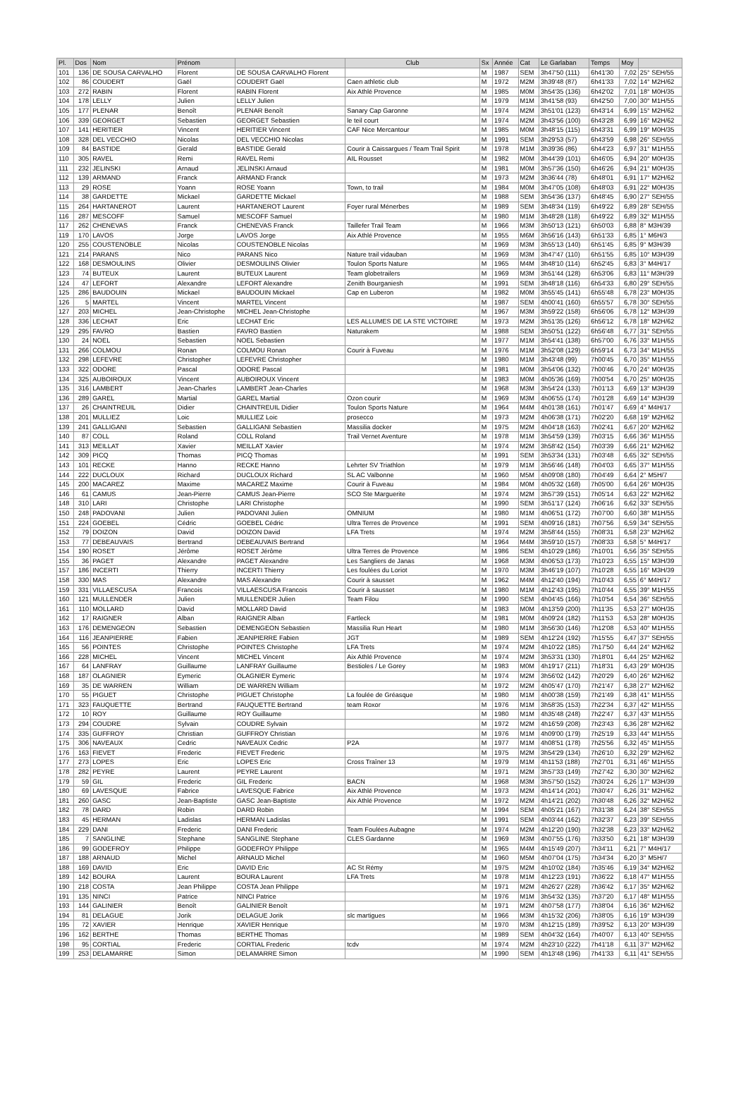| Pl. | Dos | Nom | Prénom | | Club | Sx | Année | Cat | Le Garlaban | Temps | Moy | |
| --- | --- | --- | --- | --- | --- | --- | --- | --- | --- | --- | --- | --- |
| 101 | 136 | DE SOUSA CARVALHO | Florent | DE SOUSA CARVALHO Florent | | M | 1987 | SEM | 3h47'50 (111) | 6h41'30 | 7,02 | 25° SEH/55 |
| 102 | 86 | COUDERT | Gaël | COUDERT Gaël | Caen athletic club | M | 1972 | M2M | 3h39'48 (87) | 6h41'33 | 7,02 | 14° M2H/62 |
| 103 | 272 | RABIN | Florent | RABIN Florent | Aix Athlé Provence | M | 1985 | M0M | 3h54'35 (136) | 6h42'02 | 7,01 | 18° M0H/35 |
| 104 | 178 | LELLY | Julien | LELLY Julien | | M | 1979 | M1M | 3h41'58 (93) | 6h42'50 | 7,00 | 30° M1H/55 |
| 105 | 177 | PLENAR | Benoît | PLENAR Benoît | Sanary Cap Garonne | M | 1974 | M2M | 3h51'01 (123) | 6h43'14 | 6,99 | 15° M2H/62 |
| 106 | 339 | GEORGET | Sebastien | GEORGET Sebastien | le teil court | M | 1974 | M2M | 3h43'56 (100) | 6h43'28 | 6,99 | 16° M2H/62 |
| 107 | 141 | HERITIER | Vincent | HERITIER Vincent | CAF Nice Mercantour | M | 1985 | M0M | 3h48'15 (115) | 6h43'31 | 6,99 | 19° M0H/35 |
| 108 | 328 | DEL VECCHIO | Nicolas | DEL VECCHIO Nicolas | | M | 1991 | SEM | 3h29'53 (57) | 6h43'59 | 6,98 | 26° SEH/55 |
| 109 | 84 | BASTIDE | Gerald | BASTIDE Gerald | Courir à Caissargues / Team Trail Spirit | M | 1978 | M1M | 3h39'36 (86) | 6h44'23 | 6,97 | 31° M1H/55 |
| 110 | 305 | RAVEL | Remi | RAVEL Remi | AIL Rousset | M | 1982 | M0M | 3h44'39 (101) | 6h46'05 | 6,94 | 20° M0H/35 |
| 111 | 232 | JELINSKI | Arnaud | JELINSKI Arnaud | | M | 1981 | M0M | 3h57'36 (150) | 6h46'26 | 6,94 | 21° M0H/35 |
| 112 | 139 | ARMAND | Franck | ARMAND Franck | | M | 1973 | M2M | 3h36'44 (78) | 6h48'01 | 6,91 | 17° M2H/62 |
| 113 | 29 | ROSE | Yoann | ROSE Yoann | Town, to trail | M | 1984 | M0M | 3h47'05 (108) | 6h48'03 | 6,91 | 22° M0H/35 |
| 114 | 38 | GARDETTE | Mickael | GARDETTE Mickael | | M | 1988 | SEM | 3h54'36 (137) | 6h48'45 | 6,90 | 27° SEH/55 |
| 115 | 264 | HARTANEROT | Laurent | HARTANEROT Laurent | Foyer rural Ménerbes | M | 1989 | SEM | 3h48'34 (119) | 6h49'22 | 6,89 | 28° SEH/55 |
| 116 | 287 | MESCOFF | Samuel | MESCOFF Samuel | | M | 1980 | M1M | 3h48'28 (118) | 6h49'22 | 6,89 | 32° M1H/55 |
| 117 | 262 | CHENEVAS | Franck | CHENEVAS Franck | Taillefer Trail Team | M | 1966 | M3M | 3h50'13 (121) | 6h50'03 | 6,88 | 8° M3H/39 |
| 119 | 170 | LAVOS | Jorge | LAVOS Jorge | Aix Athlé Provence | M | 1955 | M6M | 3h56'16 (143) | 6h51'33 | 6,85 | 1° M6H/3 |
| 120 | 255 | COUSTENOBLE | Nicolas | COUSTENOBLE Nicolas | | M | 1969 | M3M | 3h55'13 (140) | 6h51'45 | 6,85 | 9° M3H/39 |
| 121 | 214 | PARANS | Nico | PARANS Nico | Nature trail vidauban | M | 1969 | M3M | 3h47'47 (110) | 6h51'55 | 6,85 | 10° M3H/39 |
| 122 | 168 | DESMOULINS | Olivier | DESMOULINS Olivier | Toulon Sports Nature | M | 1965 | M4M | 3h48'10 (114) | 6h52'45 | 6,83 | 3° M4H/17 |
| 123 | 74 | BUTEUX | Laurent | BUTEUX Laurent | Team globetrailers | M | 1969 | M3M | 3h51'44 (128) | 6h53'06 | 6,83 | 11° M3H/39 |
| 124 | 47 | LEFORT | Alexandre | LEFORT Alexandre | Zenith Bourganiesh | M | 1991 | SEM | 3h48'18 (116) | 6h54'33 | 6,80 | 29° SEH/55 |
| 125 | 286 | BAUDOUIN | Mickael | BAUDOUIN Mickael | Cap en Luberon | M | 1982 | M0M | 3h55'45 (141) | 6h55'48 | 6,78 | 23° M0H/35 |
| 126 | 5 | MARTEL | Vincent | MARTEL Vincent | | M | 1987 | SEM | 4h00'41 (160) | 6h55'57 | 6,78 | 30° SEH/55 |
| 127 | 203 | MICHEL | Jean-Christophe | MICHEL Jean-Christophe | | M | 1967 | M3M | 3h59'22 (158) | 6h56'06 | 6,78 | 12° M3H/39 |
| 128 | 336 | LECHAT | Eric | LECHAT Eric | LES ALLUMES DE LA STE VICTOIRE | M | 1973 | M2M | 3h51'35 (126) | 6h56'12 | 6,78 | 18° M2H/62 |
| 129 | 295 | FAVRO | Bastien | FAVRO Bastien | Naturakem | M | 1988 | SEM | 3h50'51 (122) | 6h56'48 | 6,77 | 31° SEH/55 |
| 130 | 24 | NOEL | Sebastien | NOEL Sebastien | | M | 1977 | M1M | 3h54'41 (138) | 6h57'00 | 6,76 | 33° M1H/55 |
| 131 | 266 | COLMOU | Ronan | COLMOU Ronan | Courir à Fuveau | M | 1976 | M1M | 3h52'08 (129) | 6h59'14 | 6,73 | 34° M1H/55 |
| 132 | 298 | LEFEVRE | Christopher | LEFEVRE Christopher | | M | 1980 | M1M | 3h43'48 (99) | 7h00'45 | 6,70 | 35° M1H/55 |
| 133 | 322 | ODORE | Pascal | ODORE Pascal | | M | 1981 | M0M | 3h54'06 (132) | 7h00'46 | 6,70 | 24° M0H/35 |
| 134 | 325 | AUBOIROUX | Vincent | AUBOIROUX Vincent | | M | 1983 | M0M | 4h05'36 (169) | 7h00'54 | 6,70 | 25° M0H/35 |
| 135 | 316 | LAMBERT | Jean-Charles | LAMBERT Jean-Charles | | M | 1968 | M3M | 3h54'24 (133) | 7h01'13 | 6,69 | 13° M3H/39 |
| 136 | 289 | GAREL | Martial | GAREL Martial | Ozon courir | M | 1969 | M3M | 4h06'55 (174) | 7h01'28 | 6,69 | 14° M3H/39 |
| 137 | 26 | CHAINTREUIL | Didier | CHAINTREUIL Didier | Toulon Sports Nature | M | 1964 | M4M | 4h01'38 (161) | 7h01'47 | 6,69 | 4° M4H/17 |
| 138 | 201 | MULLIEZ | Loic | MULLIEZ Loic | prosecco | M | 1973 | M2M | 4h06'38 (171) | 7h02'20 | 6,68 | 19° M2H/62 |
| 139 | 241 | GALLIGANI | Sebastien | GALLIGANI Sebastien | Massilia docker | M | 1975 | M2M | 4h04'18 (163) | 7h02'41 | 6,67 | 20° M2H/62 |
| 140 | 87 | COLL | Roland | COLL Roland | Trail Vernet Aventure | M | 1978 | M1M | 3h54'59 (139) | 7h03'15 | 6,66 | 36° M1H/55 |
| 141 | 313 | MEILLAT | Xavier | MEILLAT Xavier | | M | 1974 | M2M | 3h58'42 (154) | 7h03'39 | 6,66 | 21° M2H/62 |
| 142 | 309 | PICQ | Thomas | PICQ Thomas | | M | 1991 | SEM | 3h53'34 (131) | 7h03'48 | 6,65 | 32° SEH/55 |
| 143 | 101 | RECKE | Hanno | RECKE Hanno | Lehrter SV Triathlon | M | 1979 | M1M | 3h56'46 (148) | 7h04'03 | 6,65 | 37° M1H/55 |
| 144 | 222 | DUCLOUX | Richard | DUCLOUX Richard | SL AC Valbonne | M | 1960 | M5M | 4h09'08 (180) | 7h04'49 | 6,64 | 2° M5H/7 |
| 145 | 200 | MACAREZ | Maxime | MACAREZ Maxime | Courir à Fuveau | M | 1984 | M0M | 4h05'32 (168) | 7h05'00 | 6,64 | 26° M0H/35 |
| 146 | 61 | CAMUS | Jean-Pierre | CAMUS Jean-Pierre | SCO Ste Marguerite | M | 1974 | M2M | 3h57'39 (151) | 7h05'14 | 6,63 | 22° M2H/62 |
| 148 | 310 | LARI | Christophe | LARI Christophe | | M | 1990 | SEM | 3h51'17 (124) | 7h06'16 | 6,62 | 33° SEH/55 |
| 150 | 248 | PADOVANI | Julien | PADOVANI Julien | OMNIUM | M | 1980 | M1M | 4h06'51 (172) | 7h07'00 | 6,60 | 38° M1H/55 |
| 151 | 224 | GOEBEL | Cédric | GOEBEL Cédric | Ultra Terres de Provence | M | 1991 | SEM | 4h09'16 (181) | 7h07'56 | 6,59 | 34° SEH/55 |
| 152 | 79 | DOIZON | David | DOIZON David | LFA Trets | M | 1974 | M2M | 3h58'44 (155) | 7h08'31 | 6,58 | 23° M2H/62 |
| 153 | 77 | DEBEAUVAIS | Bertrand | DEBEAUVAIS Bertrand | | M | 1964 | M4M | 3h59'10 (157) | 7h08'33 | 6,58 | 5° M4H/17 |
| 154 | 190 | ROSET | Jérôme | ROSET Jérôme | Ultra Terres de Provence | M | 1986 | SEM | 4h10'29 (186) | 7h10'01 | 6,56 | 35° SEH/55 |
| 155 | 36 | PAGET | Alexandre | PAGET Alexandre | Les Sangliers de Janas | M | 1968 | M3M | 4h06'53 (173) | 7h10'23 | 6,55 | 15° M3H/39 |
| 157 | 186 | INCERTI | Thierry | INCERTI Thierry | Les foulées du Loriot | M | 1970 | M3M | 3h46'19 (107) | 7h10'28 | 6,55 | 16° M3H/39 |
| 158 | 330 | MAS | Alexandre | MAS Alexandre | Courir à sausset | M | 1962 | M4M | 4h12'40 (194) | 7h10'43 | 6,55 | 6° M4H/17 |
| 159 | 331 | VILLAESCUSA | Francois | VILLAESCUSA Francois | Courir à sausset | M | 1980 | M1M | 4h12'43 (195) | 7h10'44 | 6,55 | 39° M1H/55 |
| 160 | 121 | MULLENDER | Julien | MULLENDER Julien | Team Filou | M | 1990 | SEM | 4h04'45 (166) | 7h10'54 | 6,54 | 36° SEH/55 |
| 161 | 110 | MOLLARD | David | MOLLARD David | | M | 1983 | M0M | 4h13'59 (200) | 7h11'35 | 6,53 | 27° M0H/35 |
| 162 | 17 | RAIGNER | Alban | RAIGNER Alban | Fartleck | M | 1981 | M0M | 4h09'24 (182) | 7h11'53 | 6,53 | 28° M0H/35 |
| 163 | 176 | DEMENGEON | Sebastien | DEMENGEON Sebastien | Massilia Run Heart | M | 1980 | M1M | 3h56'30 (146) | 7h12'08 | 6,53 | 40° M1H/55 |
| 164 | 116 | JEANPIERRE | Fabien | JEANPIERRE Fabien | JGT | M | 1989 | SEM | 4h12'24 (192) | 7h15'55 | 6,47 | 37° SEH/55 |
| 165 | 56 | POINTES | Christophe | POINTES Christophe | LFA Trets | M | 1974 | M2M | 4h10'22 (185) | 7h17'50 | 6,44 | 24° M2H/62 |
| 166 | 228 | MICHEL | Vincent | MICHEL Vincent | Aix Athlé Provence | M | 1974 | M2M | 3h53'31 (130) | 7h18'01 | 6,44 | 25° M2H/62 |
| 167 | 64 | LANFRAY | Guillaume | LANFRAY Guillaume | Bestioles / Le Gorey | M | 1983 | M0M | 4h19'17 (211) | 7h18'31 | 6,43 | 29° M0H/35 |
| 168 | 187 | OLAGNIER | Eymeric | OLAGNIER Eymeric | | M | 1974 | M2M | 3h56'02 (142) | 7h20'29 | 6,40 | 26° M2H/62 |
| 169 | 35 | DE WARREN | William | DE WARREN William | | M | 1972 | M2M | 4h05'47 (170) | 7h21'47 | 6,38 | 27° M2H/62 |
| 170 | 55 | PIGUET | Christophe | PIGUET Christophe | La foulée de Gréasque | M | 1980 | M1M | 4h00'38 (159) | 7h21'49 | 6,38 | 41° M1H/55 |
| 171 | 323 | FAUQUETTE | Bertrand | FAUQUETTE Bertrand | team Roxor | M | 1976 | M1M | 3h58'35 (153) | 7h22'34 | 6,37 | 42° M1H/55 |
| 172 | 10 | ROY | Guillaume | ROY Guillaume | | M | 1980 | M1M | 4h35'48 (248) | 7h22'47 | 6,37 | 43° M1H/55 |
| 173 | 294 | COUDRE | Sylvain | COUDRE Sylvain | | M | 1972 | M2M | 4h16'59 (208) | 7h23'43 | 6,36 | 28° M2H/62 |
| 174 | 335 | GUFFROY | Christian | GUFFROY Christian | | M | 1976 | M1M | 4h09'00 (179) | 7h25'19 | 6,33 | 44° M1H/55 |
| 175 | 306 | NAVEAUX | Cedric | NAVEAUX Cedric | P2A | M | 1977 | M1M | 4h08'51 (178) | 7h25'56 | 6,32 | 45° M1H/55 |
| 176 | 163 | FIEVET | Frederic | FIEVET Frederic | | M | 1975 | M2M | 3h54'29 (134) | 7h26'10 | 6,32 | 29° M2H/62 |
| 177 | 273 | LOPES | Eric | LOPES Eric | Cross Traîner 13 | M | 1979 | M1M | 4h11'53 (188) | 7h27'01 | 6,31 | 46° M1H/55 |
| 178 | 282 | PEYRE | Laurent | PEYRE Laurent | | M | 1971 | M2M | 3h57'33 (149) | 7h27'42 | 6,30 | 30° M2H/62 |
| 179 | 59 | GIL | Frederic | GIL Frederic | BACN | M | 1968 | M3M | 3h57'50 (152) | 7h30'24 | 6,26 | 17° M3H/39 |
| 180 | 69 | LAVESQUE | Fabrice | LAVESQUE Fabrice | Aix Athlé Provence | M | 1973 | M2M | 4h14'14 (201) | 7h30'47 | 6,26 | 31° M2H/62 |
| 181 | 260 | GASC | Jean-Baptiste | GASC Jean-Baptiste | Aix Athlé Provence | M | 1972 | M2M | 4h14'21 (202) | 7h30'48 | 6,26 | 32° M2H/62 |
| 182 | 78 | DARD | Robin | DARD Robin | | M | 1994 | SEM | 4h05'21 (167) | 7h31'38 | 6,24 | 38° SEH/55 |
| 183 | 45 | HERMAN | Ladislas | HERMAN Ladislas | | M | 1991 | SEM | 4h03'44 (162) | 7h32'37 | 6,23 | 39° SEH/55 |
| 184 | 229 | DANI | Frederic | DANI Frederic | Team Foulées Aubagne | M | 1974 | M2M | 4h12'20 (190) | 7h32'38 | 6,23 | 33° M2H/62 |
| 185 | 7 | SANGLINE | Stephane | SANGLINE Stephane | CLES Gardanne | M | 1969 | M3M | 4h07'55 (176) | 7h33'50 | 6,21 | 18° M3H/39 |
| 186 | 99 | GODEFROY | Philippe | GODEFROY Philippe | | M | 1965 | M4M | 4h15'49 (207) | 7h34'11 | 6,21 | 7° M4H/17 |
| 187 | 188 | ARNAUD | Michel | ARNAUD Michel | | M | 1960 | M5M | 4h07'04 (175) | 7h34'34 | 6,20 | 3° M5H/7 |
| 188 | 169 | DAVID | Eric | DAVID Eric | AC St Rémy | M | 1975 | M2M | 4h10'02 (184) | 7h35'46 | 6,19 | 34° M2H/62 |
| 189 | 142 | BOURA | Laurent | BOURA Laurent | LFA Trets | M | 1978 | M1M | 4h12'23 (191) | 7h36'22 | 6,18 | 47° M1H/55 |
| 190 | 218 | COSTA | Jean Philippe | COSTA Jean Philippe | | M | 1971 | M2M | 4h26'27 (228) | 7h36'42 | 6,17 | 35° M2H/62 |
| 191 | 135 | NINCI | Patrice | NINCI Patrice | | M | 1976 | M1M | 3h54'32 (135) | 7h37'20 | 6,17 | 48° M1H/55 |
| 193 | 144 | GALINIER | Benoît | GALINIER Benoît | | M | 1971 | M2M | 4h07'58 (177) | 7h38'04 | 6,16 | 36° M2H/62 |
| 194 | 81 | DELAGUE | Jorik | DELAGUE Jorik | slc martigues | M | 1966 | M3M | 4h15'32 (206) | 7h38'05 | 6,16 | 19° M3H/39 |
| 195 | 72 | XAVIER | Henrique | XAVIER Henrique | | M | 1970 | M3M | 4h12'15 (189) | 7h39'52 | 6,13 | 20° M3H/39 |
| 196 | 162 | BERTHE | Thomas | BERTHE Thomas | | M | 1989 | SEM | 4h04'32 (164) | 7h40'07 | 6,13 | 40° SEH/55 |
| 198 | 95 | CORTIAL | Frederic | CORTIAL Frederic | tcdv | M | 1974 | M2M | 4h23'10 (222) | 7h41'18 | 6,11 | 37° M2H/62 |
| 199 | 253 | DELAMARRE | Simon | DELAMARRE Simon | | M | 1990 | SEM | 4h13'48 (196) | 7h41'33 | 6,11 | 41° SEH/55 |